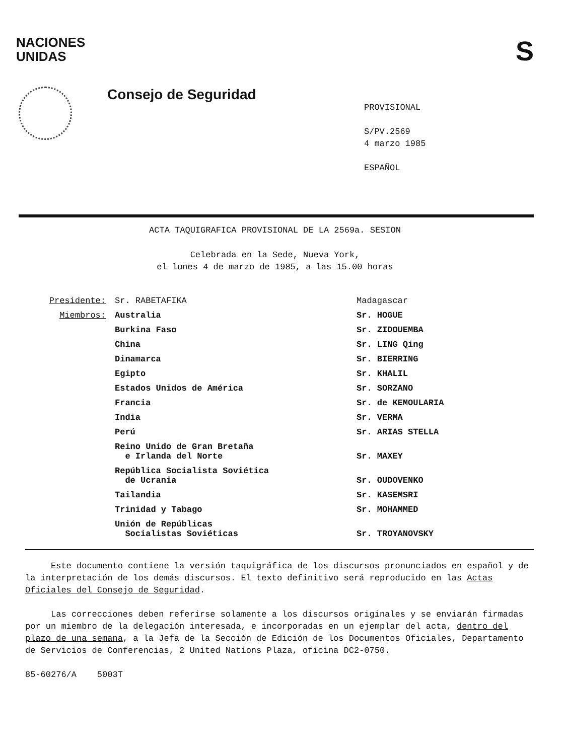NACIONES
UNIDAS
S
Consejo de Seguridad
PROVISIONAL
S/PV.2569
4 marzo 1985
ESPAÑOL
ACTA TAQUIGRAFICA PROVISIONAL DE LA 2569a. SESION
Celebrada en la Sede, Nueva York,
el lunes 4 de marzo de 1985, a las 15.00 horas
| Presidente: | Sr. RABETAFIKA | Madagascar |
| Miembros: | Australia | Sr. HOGUE |
| | Burkina Faso | Sr. ZIDOUEMBA |
| | China | Sr. LING Qing |
| | Dinamarca | Sr. BIERRING |
| | Egipto | Sr. KHALIL |
| | Estados Unidos de América | Sr. SORZANO |
| | Francia | Sr. de KEMOULARIA |
| | India | Sr. VERMA |
| | Perú | Sr. ARIAS STELLA |
| | Reino Unido de Gran Bretaña e Irlanda del Norte | Sr. MAXEY |
| | República Socialista Soviética de Ucrania | Sr. OUDOVENKO |
| | Tailandia | Sr. KASEMSRI |
| | Trinidad y Tabago | Sr. MOHAMMED |
| | Unión de Repúblicas Socialistas Soviéticas | Sr. TROYANOVSKY |
Este documento contiene la versión taquigráfica de los discursos pronunciados en español y de la interpretación de los demás discursos. El texto definitivo será reproducido en las Actas Oficiales del Consejo de Seguridad.
Las correcciones deben referirse solamente a los discursos originales y se enviarán firmadas por un miembro de la delegación interesada, e incorporadas en un ejemplar del acta, dentro del plazo de una semana, a la Jefa de la Sección de Edición de los Documentos Oficiales, Departamento de Servicios de Conferencias, 2 United Nations Plaza, oficina DC2-0750.
85-60276/A 5003T